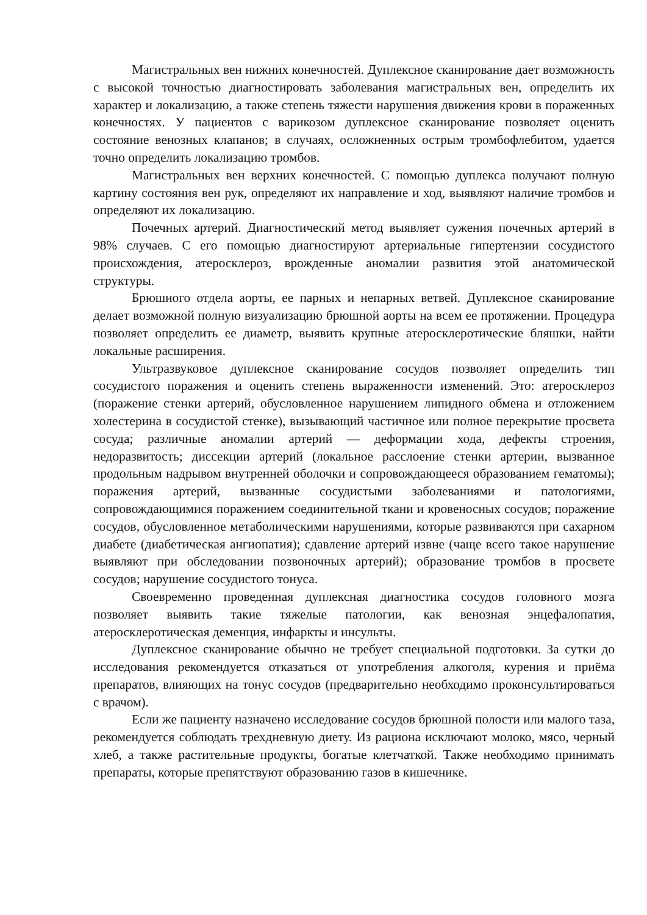Магистральных вен нижних конечностей. Дуплексное сканирование дает возможность с высокой точностью диагностировать заболевания магистральных вен, определить их характер и локализацию, а также степень тяжести нарушения движения крови в пораженных конечностях. У пациентов с варикозом дуплексное сканирование позволяет оценить состояние венозных клапанов; в случаях, осложненных острым тромбофлебитом, удается точно определить локализацию тромбов.
Магистральных вен верхних конечностей. С помощью дуплекса получают полную картину состояния вен рук, определяют их направление и ход, выявляют наличие тромбов и определяют их локализацию.
Почечных артерий. Диагностический метод выявляет сужения почечных артерий в 98% случаев. С его помощью диагностируют артериальные гипертензии сосудистого происхождения, атеросклероз, врожденные аномалии развития этой анатомической структуры.
Брюшного отдела аорты, ее парных и непарных ветвей. Дуплексное сканирование делает возможной полную визуализацию брюшной аорты на всем ее протяжении. Процедура позволяет определить ее диаметр, выявить крупные атеросклеротические бляшки, найти локальные расширения.
Ультразвуковое дуплексное сканирование сосудов позволяет определить тип сосудистого поражения и оценить степень выраженности изменений. Это: атеросклероз (поражение стенки артерий, обусловленное нарушением липидного обмена и отложением холестерина в сосудистой стенке), вызывающий частичное или полное перекрытие просвета сосуда; различные аномалии артерий — деформации хода, дефекты строения, недоразвитость; диссекции артерий (локальное расслоение стенки артерии, вызванное продольным надрывом внутренней оболочки и сопровождающееся образованием гематомы); поражения артерий, вызванные сосудистыми заболеваниями и патологиями, сопровождающимися поражением соединительной ткани и кровеносных сосудов; поражение сосудов, обусловленное метаболическими нарушениями, которые развиваются при сахарном диабете (диабетическая ангиопатия); сдавление артерий извне (чаще всего такое нарушение выявляют при обследовании позвоночных артерий); образование тромбов в просвете сосудов; нарушение сосудистого тонуса.
Своевременно проведенная дуплексная диагностика сосудов головного мозга позволяет выявить такие тяжелые патологии, как венозная энцефалопатия, атеросклеротическая деменция, инфаркты и инсульты.
Дуплексное сканирование обычно не требует специальной подготовки. За сутки до исследования рекомендуется отказаться от употребления алкоголя, курения и приёма препаратов, влияющих на тонус сосудов (предварительно необходимо проконсультироваться с врачом).
Если же пациенту назначено исследование сосудов брюшной полости или малого таза, рекомендуется соблюдать трехдневную диету. Из рациона исключают молоко, мясо, черный хлеб, а также растительные продукты, богатые клетчаткой. Также необходимо принимать препараты, которые препятствуют образованию газов в кишечнике.